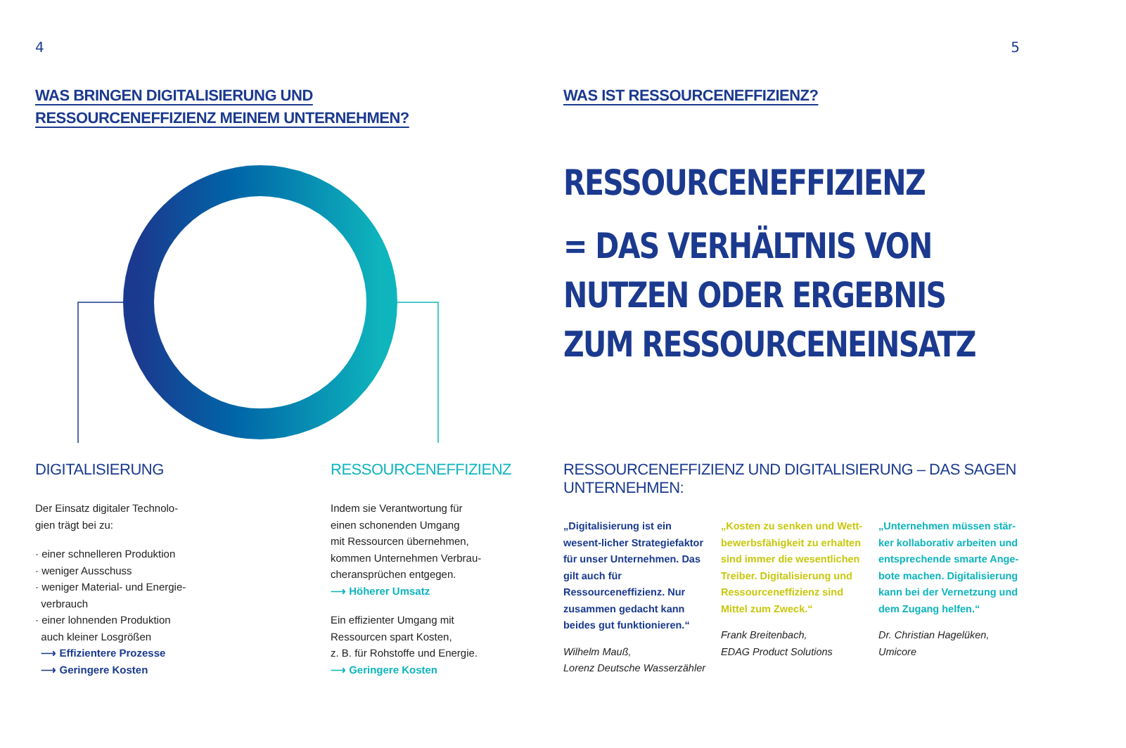4
WAS BRINGEN DIGITALISIERUNG UND
RESSOURCENEFFIZIENZ MEINEM UNTERNEHMEN?
DIGITALISIERUNG
Der Einsatz digitaler Technolo-
gien trägt bei zu:
· einer schnelleren Produktion
· weniger Ausschuss
· weniger Material- und Energie-
verbrauch
· einer lohnenden Produktion
auch kleiner Losgrößen
⟶ Effizientere Prozesse
⟶ Geringere Kosten
RESSOURCENEFFIZIENZ
Indem sie Verantwortung für
einen schonenden Umgang
mit Ressourcen übernehmen,
kommen Unternehmen Verbrau-
cheransprüchen entgegen.
⟶ Höherer Umsatz
Ein effizienter Umgang mit
Ressourcen spart Kosten,
z. B. für Rohstoffe und Energie.
⟶ Geringere Kosten
5
WAS IST RESSOURCENEFFIZIENZ?
RESSOURCENEFFIZIENZ
= DAS VERHÄLTNIS VON
NUTZEN ODER ERGEBNIS
ZUM RESSOURCENEINSATZ
RESSOURCENEFFIZIENZ UND DIGITALISIERUNG – DAS SAGEN UNTERNEHMEN:
„Digitalisierung ist ein wesent-licher Strategiefaktor für unser Unternehmen. Das gilt auch für Ressourceneffizienz. Nur zusammen gedacht kann beides gut funktionieren.“
Wilhelm Mauß,
Lorenz Deutsche Wasserzähler
„Kosten zu senken und Wett-bewerbsfähigkeit zu erhalten sind immer die wesentlichen Treiber. Digitalisierung und Ressourceneffizienz sind Mittel zum Zweck.“
Frank Breitenbach,
EDAG Product Solutions
„Unternehmen müssen stär-ker kollaborativ arbeiten und entsprechende smarte Ange-bote machen. Digitalisierung kann bei der Vernetzung und dem Zugang helfen.“
Dr. Christian Hagelüken,
Umicore